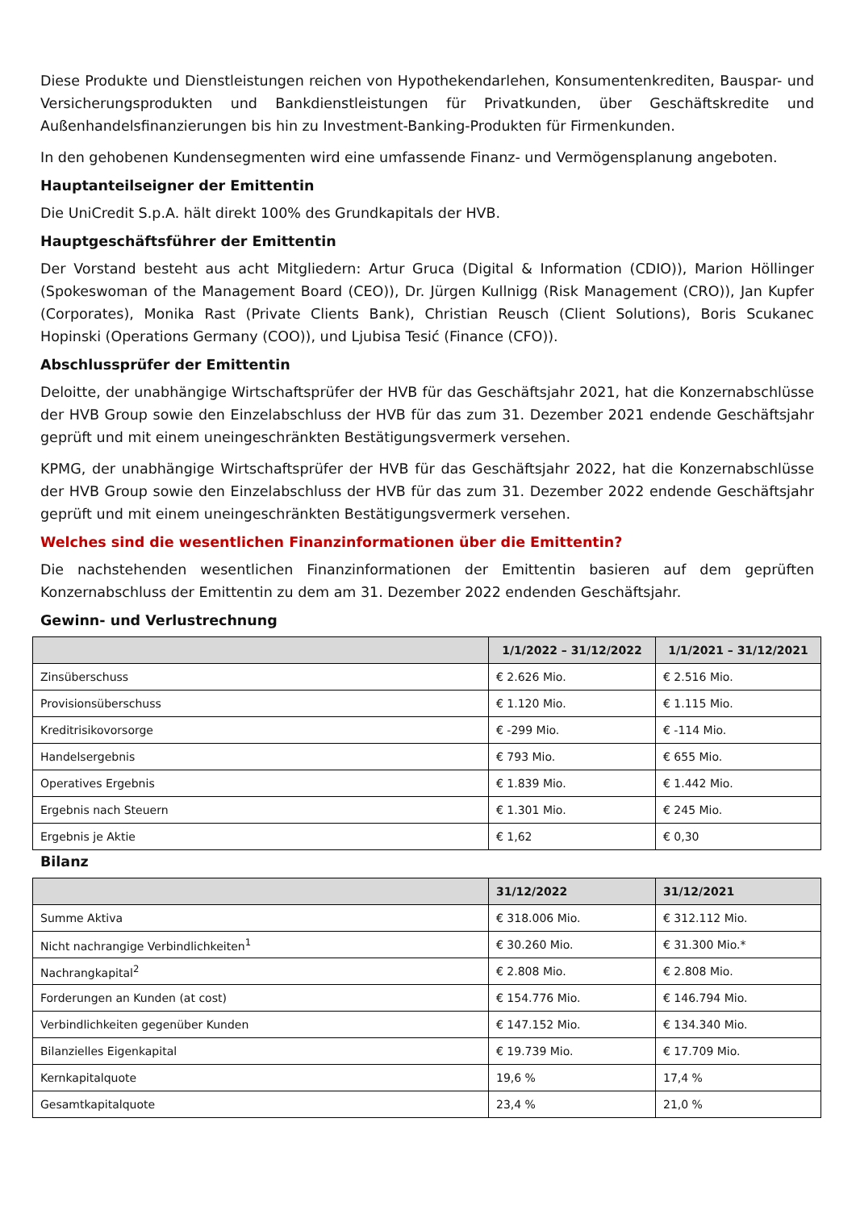Diese Produkte und Dienstleistungen reichen von Hypothekendarlehen, Konsumentenkrediten, Bauspar- und Versicherungsprodukten und Bankdienstleistungen für Privatkunden, über Geschäftskredite und Außenhandelsfinanzierungen bis hin zu Investment-Banking-Produkten für Firmenkunden.
In den gehobenen Kundensegmenten wird eine umfassende Finanz- und Vermögensplanung angeboten.
Hauptanteilseigner der Emittentin
Die UniCredit S.p.A. hält direkt 100% des Grundkapitals der HVB.
Hauptgeschäftsführer der Emittentin
Der Vorstand besteht aus acht Mitgliedern: Artur Gruca (Digital & Information (CDIO)), Marion Höllinger (Spokeswoman of the Management Board (CEO)), Dr. Jürgen Kullnigg (Risk Management (CRO)), Jan Kupfer (Corporates), Monika Rast (Private Clients Bank), Christian Reusch (Client Solutions), Boris Scukanec Hopinski (Operations Germany (COO)), und Ljubisa Tesić (Finance (CFO)).
Abschlussprüfer der Emittentin
Deloitte, der unabhängige Wirtschaftsprüfer der HVB für das Geschäftsjahr 2021, hat die Konzernabschlüsse der HVB Group sowie den Einzelabschluss der HVB für das zum 31. Dezember 2021 endende Geschäftsjahr geprüft und mit einem uneingeschränkten Bestätigungsvermerk versehen.
KPMG, der unabhängige Wirtschaftsprüfer der HVB für das Geschäftsjahr 2022, hat die Konzernabschlüsse der HVB Group sowie den Einzelabschluss der HVB für das zum 31. Dezember 2022 endende Geschäftsjahr geprüft und mit einem uneingeschränkten Bestätigungsvermerk versehen.
Welches sind die wesentlichen Finanzinformationen über die Emittentin?
Die nachstehenden wesentlichen Finanzinformationen der Emittentin basieren auf dem geprüften Konzernabschluss der Emittentin zu dem am 31. Dezember 2022 endenden Geschäftsjahr.
Gewinn- und Verlustrechnung
| | 1/1/2022 – 31/12/2022 | 1/1/2021 – 31/12/2021 |
| --- | --- | --- |
| Zinsüberschuss | € 2.626 Mio. | € 2.516 Mio. |
| Provisionsüberschuss | € 1.120 Mio. | € 1.115 Mio. |
| Kreditrisikovorsorge | € -299 Mio. | € -114 Mio. |
| Handelsergebnis | € 793 Mio. | € 655 Mio. |
| Operatives Ergebnis | € 1.839 Mio. | € 1.442 Mio. |
| Ergebnis nach Steuern | € 1.301 Mio. | € 245 Mio. |
| Ergebnis je Aktie | € 1,62 | € 0,30 |
Bilanz
| | 31/12/2022 | 31/12/2021 |
| --- | --- | --- |
| Summe Aktiva | € 318.006 Mio. | € 312.112 Mio. |
| Nicht nachrangige Verbindlichkeiten<sup>1</sup> | € 30.260 Mio. | € 31.300 Mio.* |
| Nachrangkapital<sup>2</sup> | € 2.808 Mio. | € 2.808 Mio. |
| Forderungen an Kunden (at cost) | € 154.776 Mio. | € 146.794 Mio. |
| Verbindlichkeiten gegenüber Kunden | € 147.152 Mio. | € 134.340 Mio. |
| Bilanzielles Eigenkapital | € 19.739 Mio. | € 17.709 Mio. |
| Kernkapitalquote | 19,6 % | 17,4 % |
| Gesamtkapitalquote | 23,4 % | 21,0 % |